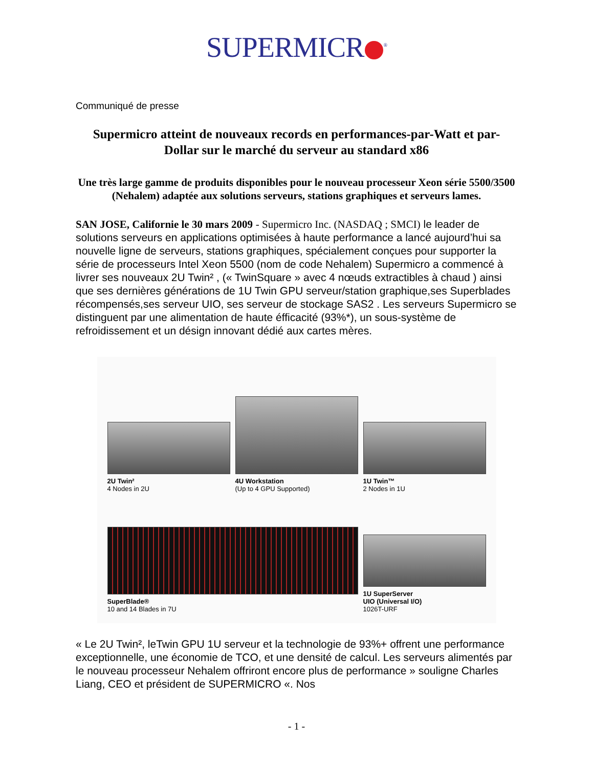SUPERMICR<sup>®</sup>
Communiqué de presse
Supermicro atteint de nouveaux records en performances-par-Watt et par-Dollar sur le marché du serveur au standard x86
Une très large gamme de produits disponibles pour le nouveau processeur Xeon série 5500/3500 (Nehalem) adaptée aux solutions serveurs, stations graphiques et serveurs lames.
SAN JOSE, Californie le 30 mars 2009 - Supermicro Inc. (NASDAQ ; SMCI) le leader de solutions serveurs en applications optimisées à haute performance a lancé aujourd’hui sa nouvelle ligne de serveurs, stations graphiques, spécialement conçues pour supporter la série de processeurs Intel Xeon 5500 (nom de code Nehalem) Supermicro a commencé à livrer ses nouveaux 2U Twin² , (« TwinSquare » avec 4 nœuds extractibles à chaud ) ainsi que ses dernières générations de 1U Twin GPU serveur/station graphique,ses Superblades récompensés,ses serveur UIO, ses serveur de stockage SAS2 . Les serveurs Supermicro se distinguent par une alimentation de haute éfficacité (93%*), un sous-système de refroidissement et un désign innovant dédié aux cartes mères.
2U Twin²
4 Nodes in 2U
4U Workstation
(Up to 4 GPU Supported)
1U Twin™
2 Nodes in 1U
SuperBlade®
10 and 14 Blades in 7U
1U SuperServer
UIO (Universal I/O)
1026T-URF
« Le 2U Twin², leTwin GPU 1U serveur et la technologie de 93%+ offrent une performance exceptionnelle, une économie de TCO, et une densité de calcul. Les serveurs alimentés par le nouveau processeur Nehalem offriront encore plus de performance » souligne Charles Liang, CEO et président de SUPERMICRO «. Nos
- 1 -